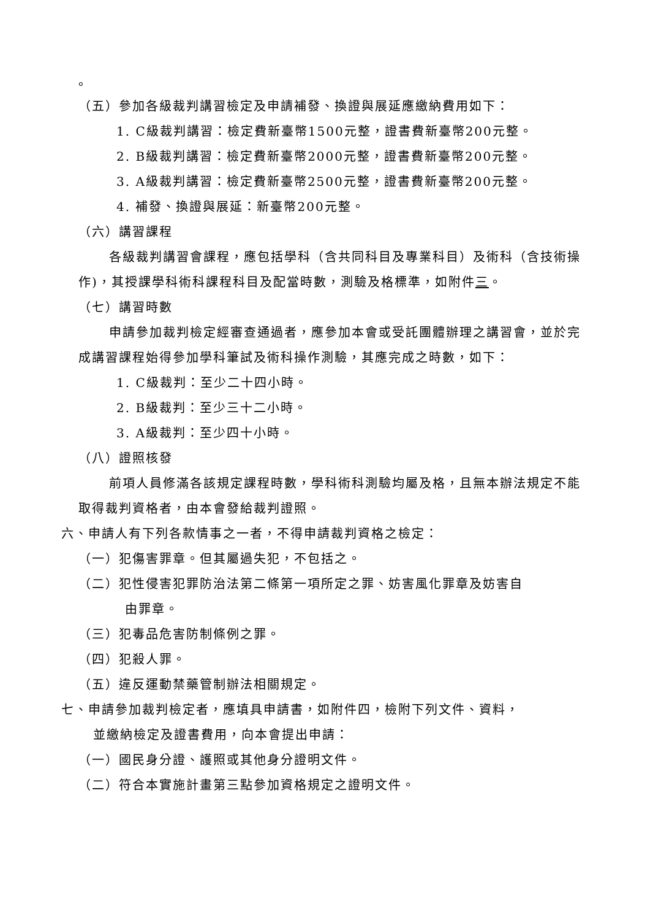。
（五）參加各級裁判講習檢定及申請補發、換證與展延應繳納費用如下：
1. C級裁判講習：檢定費新臺幣1500元整，證書費新臺幣200元整。
2. B級裁判講習：檢定費新臺幣2000元整，證書費新臺幣200元整。
3. A級裁判講習：檢定費新臺幣2500元整，證書費新臺幣200元整。
4. 補發、換證與展延：新臺幣200元整。
（六）講習課程
各級裁判講習會課程，應包括學科（含共同科目及專業科目）及術科（含技術操作)，其授課學科術科課程科目及配當時數，測驗及格標準，如附件三。
（七）講習時數
申請參加裁判檢定經審查通過者，應參加本會或受託團體辦理之講習會，並於完成講習課程始得參加學科筆試及術科操作測驗，其應完成之時數，如下：
1. C級裁判：至少二十四小時。
2. B級裁判：至少三十二小時。
3. A級裁判：至少四十小時。
（八）證照核發
前項人員修滿各該規定課程時數，學科術科測驗均屬及格，且無本辦法規定不能取得裁判資格者，由本會發給裁判證照。
六、申請人有下列各款情事之一者，不得申請裁判資格之檢定：
（一）犯傷害罪章。但其屬過失犯，不包括之。
（二）犯性侵害犯罪防治法第二條第一項所定之罪、妨害風化罪章及妨害自
由罪章。
（三）犯毒品危害防制條例之罪。
（四）犯殺人罪。
（五）違反運動禁藥管制辦法相關規定。
七、申請參加裁判檢定者，應填具申請書，如附件四，檢附下列文件、資料，
並繳納檢定及證書費用，向本會提出申請：
（一）國民身分證、護照或其他身分證明文件。
（二）符合本實施計畫第三點參加資格規定之證明文件。